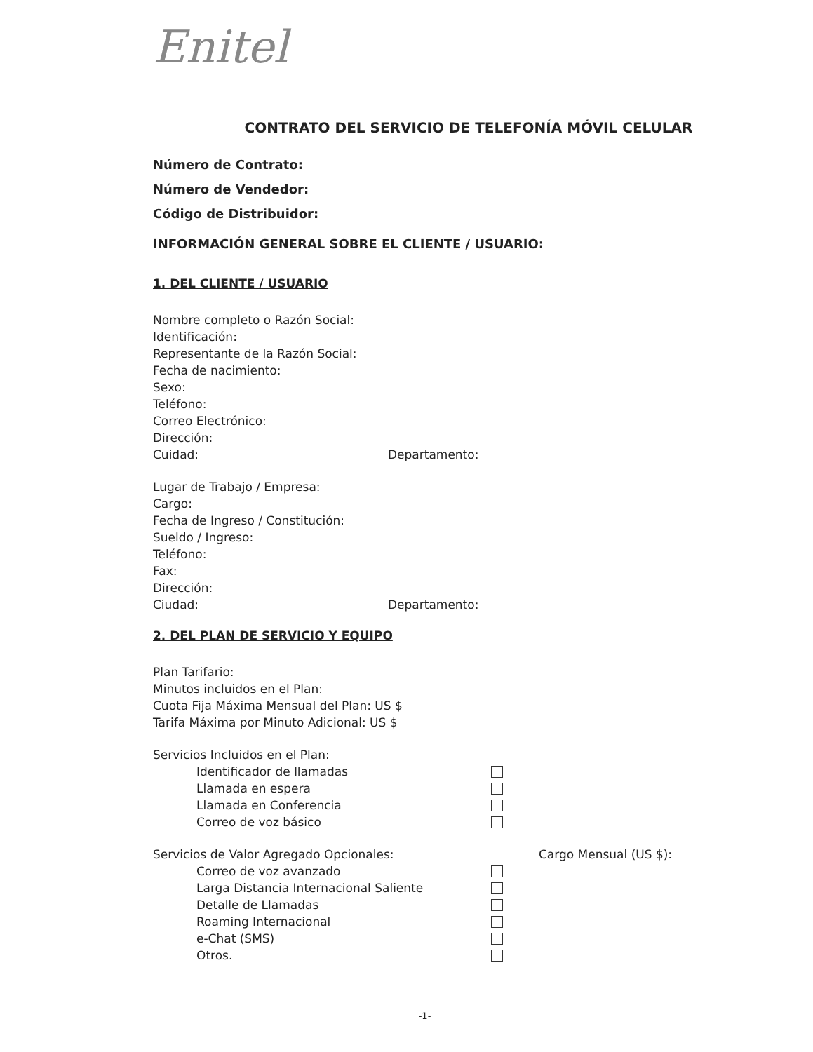Enitel
CONTRATO DEL SERVICIO DE TELEFONÍA MÓVIL CELULAR
Número de Contrato:
Número de Vendedor:
Código de Distribuidor:
INFORMACIÓN GENERAL SOBRE EL CLIENTE / USUARIO:
1. DEL CLIENTE / USUARIO
Nombre completo o Razón Social:
Identificación:
Representante de la Razón Social:
Fecha de nacimiento:
Sexo:
Teléfono:
Correo Electrónico:
Dirección:
Cuidad: Departamento:
Lugar de Trabajo / Empresa:
Cargo:
Fecha de Ingreso / Constitución:
Sueldo / Ingreso:
Teléfono:
Fax:
Dirección:
Ciudad: Departamento:
2. DEL PLAN DE SERVICIO Y EQUIPO
Plan Tarifario:
Minutos incluidos en el Plan:
Cuota Fija Máxima Mensual del Plan: US $
Tarifa Máxima por Minuto Adicional: US $
Servicios Incluidos en el Plan:
Identificador de llamadas
Llamada en espera
Llamada en Conferencia
Correo de voz básico
Servicios de Valor Agregado Opcionales: Cargo Mensual (US $):
Correo de voz avanzado
Larga Distancia Internacional Saliente
Detalle de Llamadas
Roaming Internacional
e-Chat (SMS)
Otros.
-1-